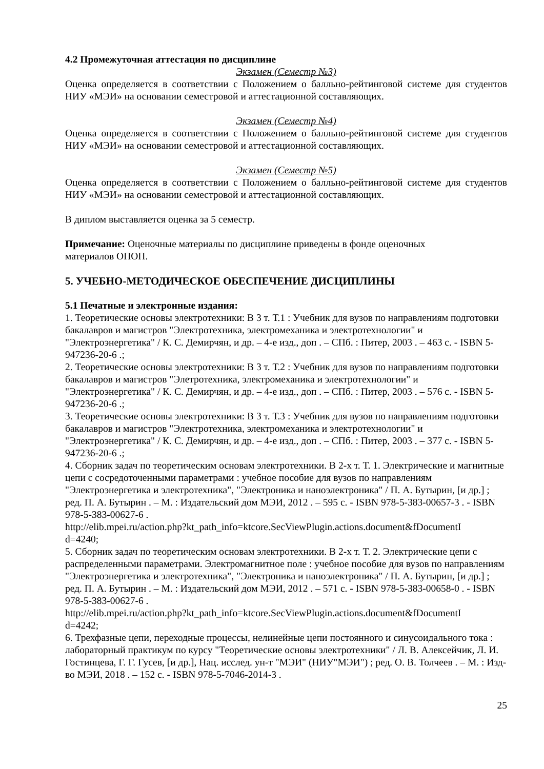4.2 Промежуточная аттестация по дисциплине
Экзамен (Семестр №3)
Оценка определяется в соответствии с Положением о балльно-рейтинговой системе для студентов НИУ «МЭИ» на основании семестровой и аттестационной составляющих.
Экзамен (Семестр №4)
Оценка определяется в соответствии с Положением о балльно-рейтинговой системе для студентов НИУ «МЭИ» на основании семестровой и аттестационной составляющих.
Экзамен (Семестр №5)
Оценка определяется в соответствии с Положением о балльно-рейтинговой системе для студентов НИУ «МЭИ» на основании семестровой и аттестационной составляющих.
В диплом выставляется оценка за 5 семестр.
Примечание: Оценочные материалы по дисциплине приведены в фонде оценочных
материалов ОПОП.
5. УЧЕБНО-МЕТОДИЧЕСКОЕ ОБЕСПЕЧЕНИЕ ДИСЦИПЛИНЫ
5.1 Печатные и электронные издания:
1. Теоретические основы электротехники: В 3 т. Т.1 : Учебник для вузов по направлениям подготовки бакалавров и магистров "Электротехника, электромеханика и электротехнологии" и "Электроэнергетика" / К. С. Демирчян, и др. – 4-е изд., доп . – СПб. : Питер, 2003 . – 463 с. - ISBN 5-947236-20-6 .;
2. Теоретические основы электротехники: В 3 т. Т.2 : Учебник для вузов по направлениям подготовки бакалавров и магистров "Элетротехника, электромеханика и электротехнологии" и "Электроэнергетика" / К. С. Демирчян, и др. – 4-е изд., доп . – СПб. : Питер, 2003 . – 576 с. - ISBN 5-947236-20-6 .;
3. Теоретические основы электротехники: В 3 т. Т.3 : Учебник для вузов по направлениям подготовки бакалавров и магистров "Электротехника, электромеханика и электротехнологии" и "Электроэнергетика" / К. С. Демирчян, и др. – 4-е изд., доп . – СПб. : Питер, 2003 . – 377 с. - ISBN 5-947236-20-6 .;
4. Сборник задач по теоретическим основам электротехники. В 2-х т. Т. 1. Электрические и магнитные цепи с сосредоточенными параметрами : учебное пособие для вузов по направлениям "Электроэнергетика и электротехника", "Электроника и наноэлектроника" / П. А. Бутырин, [и др.] ; ред. П. А. Бутырин . – М. : Издательский дом МЭИ, 2012 . – 595 с. - ISBN 978-5-383-00657-3 . - ISBN 978-5-383-00627-6 .
http://elib.mpei.ru/action.php?kt_path_info=ktcore.SecViewPlugin.actions.document&fDocumentI
d=4240;
5. Сборник задач по теоретическим основам электротехники. В 2-х т. Т. 2. Электрические цепи с распределенными параметрами. Электромагнитное поле : учебное пособие для вузов по направлениям "Электроэнергетика и электротехника", "Электроника и наноэлектроника" / П. А. Бутырин, [и др.] ; ред. П. А. Бутырин . – М. : Издательский дом МЭИ, 2012 . – 571 с. - ISBN 978-5-383-00658-0 . - ISBN 978-5-383-00627-6 .
http://elib.mpei.ru/action.php?kt_path_info=ktcore.SecViewPlugin.actions.document&fDocumentI
d=4242;
6. Трехфазные цепи, переходные процессы, нелинейные цепи постоянного и синусоидального тока : лабораторный практикум по курсу "Теоретические основы электротехники" / Л. В. Алексейчик, Л. И. Гостинцева, Г. Г. Гусев, [и др.], Нац. исслед. ун-т "МЭИ" (НИУ"МЭИ") ; ред. О. В. Толчеев . – М. : Изд-во МЭИ, 2018 . – 152 с. - ISBN 978-5-7046-2014-3 .
25